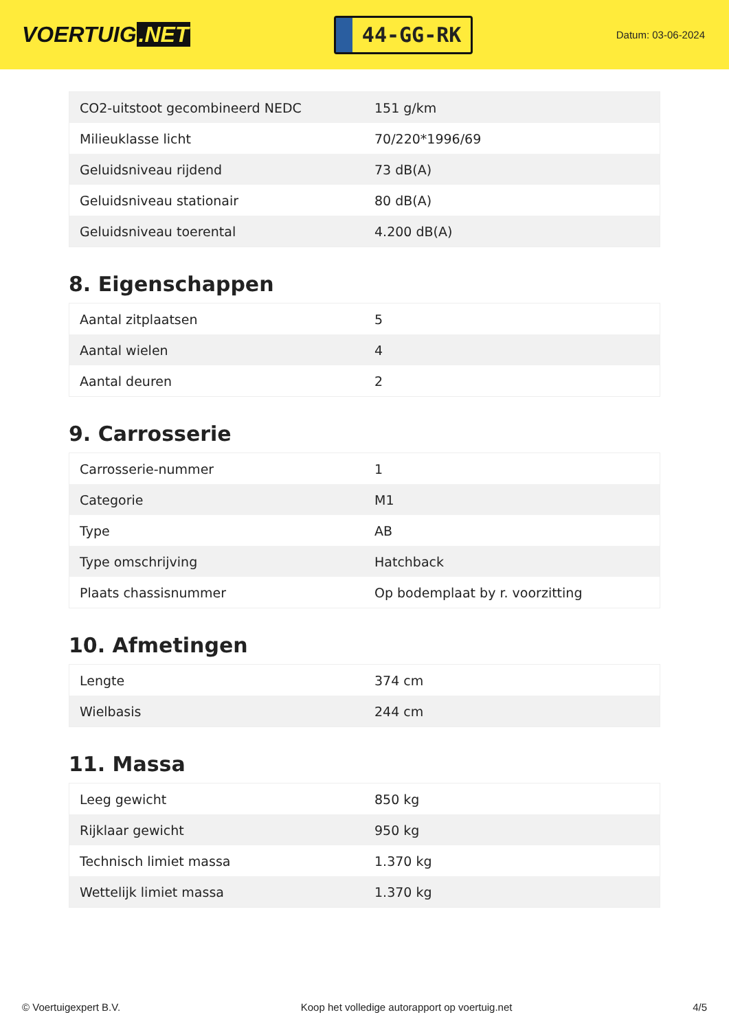VOERTUIG.NET
44-GG-RK
Datum: 03-06-2024
| CO2-uitstoot gecombineerd NEDC | 151 g/km |
| Milieuklasse licht | 70/220*1996/69 |
| Geluidsniveau rijdend | 73 dB(A) |
| Geluidsniveau stationair | 80 dB(A) |
| Geluidsniveau toerental | 4.200 dB(A) |
8. Eigenschappen
| Aantal zitplaatsen | 5 |
| Aantal wielen | 4 |
| Aantal deuren | 2 |
9. Carrosserie
| Carrosserie-nummer | 1 |
| Categorie | M1 |
| Type | AB |
| Type omschrijving | Hatchback |
| Plaats chassisnummer | Op bodemplaat by r. voorzitting |
10. Afmetingen
| Lengte | 374 cm |
| Wielbasis | 244 cm |
11. Massa
| Leeg gewicht | 850 kg |
| Rijklaar gewicht | 950 kg |
| Technisch limiet massa | 1.370 kg |
| Wettelijk limiet massa | 1.370 kg |
© Voertuigexpert B.V. Koop het volledige autorapport op voertuig.net 4/5